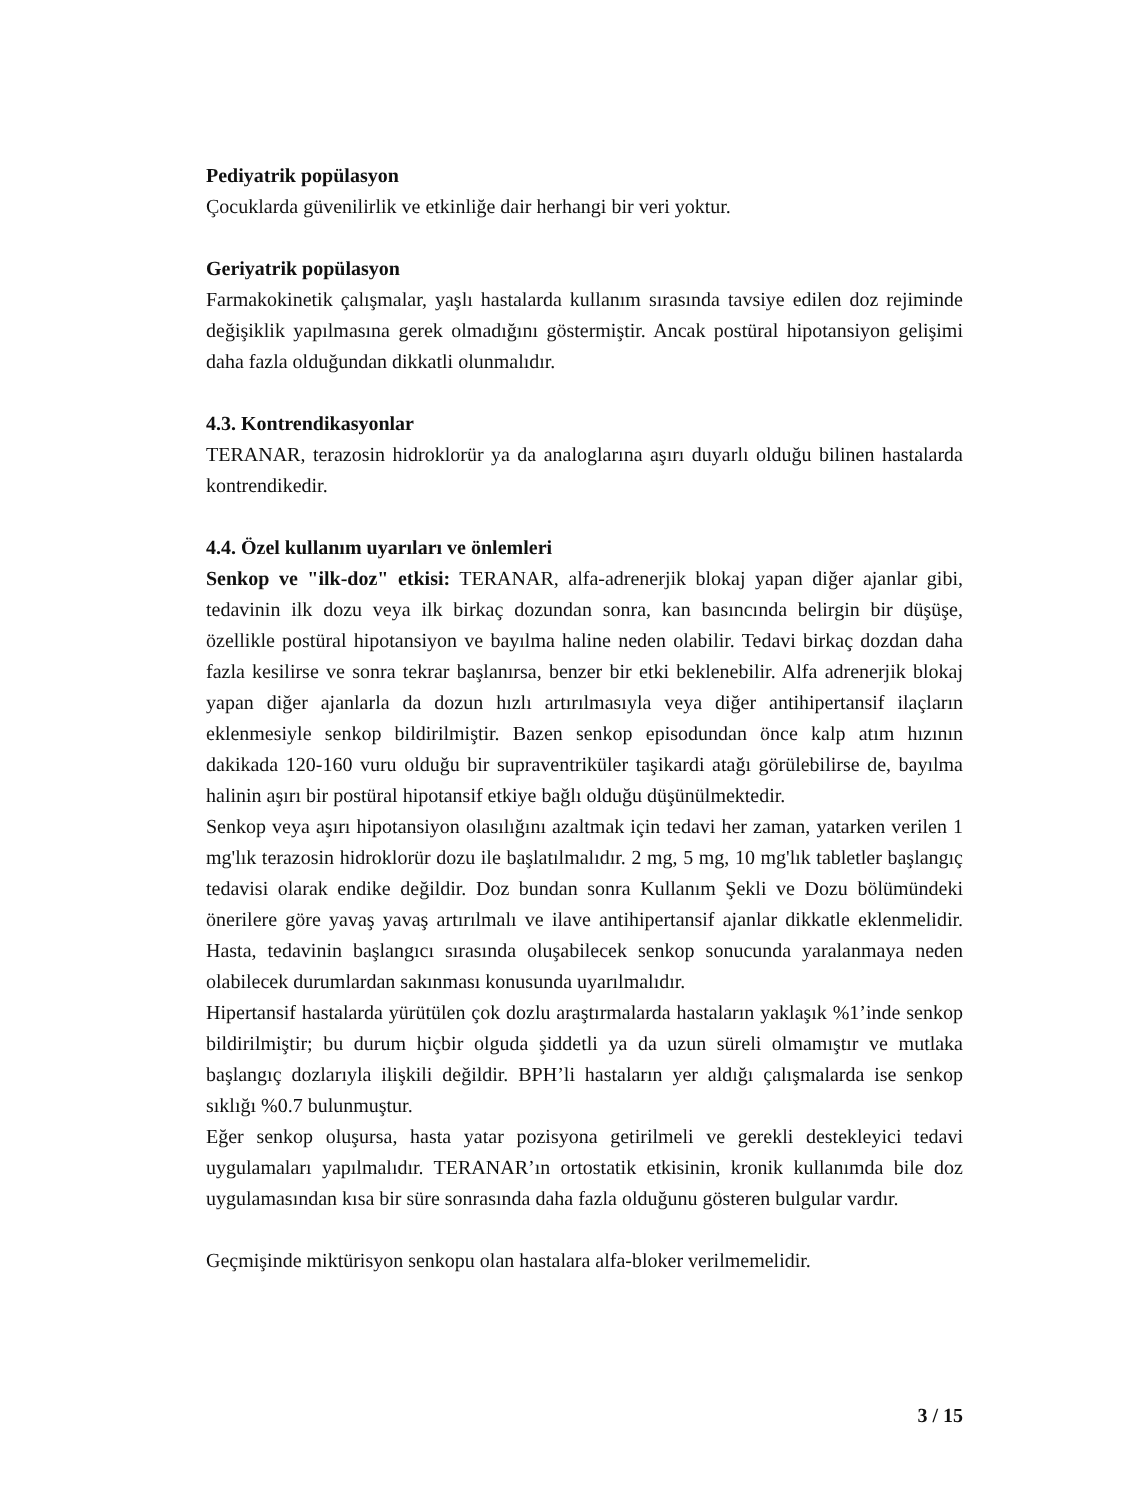Pediyatrik popülasyon
Çocuklarda güvenilirlik ve etkinliğe dair herhangi bir veri yoktur.
Geriyatrik popülasyon
Farmakokinetik çalışmalar, yaşlı hastalarda kullanım sırasında tavsiye edilen doz rejiminde değişiklik yapılmasına gerek olmadığını göstermiştir. Ancak postüral hipotansiyon gelişimi daha fazla olduğundan dikkatli olunmalıdır.
4.3. Kontrendikasyonlar
TERANAR, terazosin hidroklorür ya da analoglarına aşırı duyarlı olduğu bilinen hastalarda kontrendikedir.
4.4. Özel kullanım uyarıları ve önlemleri
Senkop ve "ilk-doz" etkisi: TERANAR, alfa-adrenerjik blokaj yapan diğer ajanlar gibi, tedavinin ilk dozu veya ilk birkaç dozundan sonra, kan basıncında belirgin bir düşüşe, özellikle postüral hipotansiyon ve bayılma haline neden olabilir. Tedavi birkaç dozdan daha fazla kesilirse ve sonra tekrar başlanırsa, benzer bir etki beklenebilir. Alfa adrenerjik blokaj yapan diğer ajanlarla da dozun hızlı artırılmasıyla veya diğer antihipertansif ilaçların eklenmesiyle senkop bildirilmiştir. Bazen senkop episodundan önce kalp atım hızının dakikada 120-160 vuru olduğu bir supraventriküler taşikardi atağı görülebilirse de, bayılma halinin aşırı bir postüral hipotansif etkiye bağlı olduğu düşünülmektedir.
Senkop veya aşırı hipotansiyon olasılığını azaltmak için tedavi her zaman, yatarken verilen 1 mg'lık terazosin hidroklorür dozu ile başlatılmalıdır. 2 mg, 5 mg, 10 mg'lık tabletler başlangıç tedavisi olarak endike değildir. Doz bundan sonra Kullanım Şekli ve Dozu bölümündeki önerilere göre yavaş yavaş artırılmalı ve ilave antihipertansif ajanlar dikkatle eklenmelidir. Hasta, tedavinin başlangıcı sırasında oluşabilecek senkop sonucunda yaralanmaya neden olabilecek durumlardan sakınması konusunda uyarılmalıdır.
Hipertansif hastalarda yürütülen çok dozlu araştırmalarda hastaların yaklaşık %1’inde senkop bildirilmiştir; bu durum hiçbir olguda şiddetli ya da uzun süreli olmamıştır ve mutlaka başlangıç dozlarıyla ilişkili değildir. BPH’li hastaların yer aldığı çalışmalarda ise senkop sıklığı %0.7 bulunmuştur.
Eğer senkop oluşursa, hasta yatar pozisyona getirilmeli ve gerekli destekleyici tedavi uygulamaları yapılmalıdır. TERANAR’ın ortostatik etkisinin, kronik kullanımda bile doz uygulamasından kısa bir süre sonrasında daha fazla olduğunu gösteren bulgular vardır.
Geçmişinde miktürisyon senkopu olan hastalara alfa-bloker verilmemelidir.
3 / 15